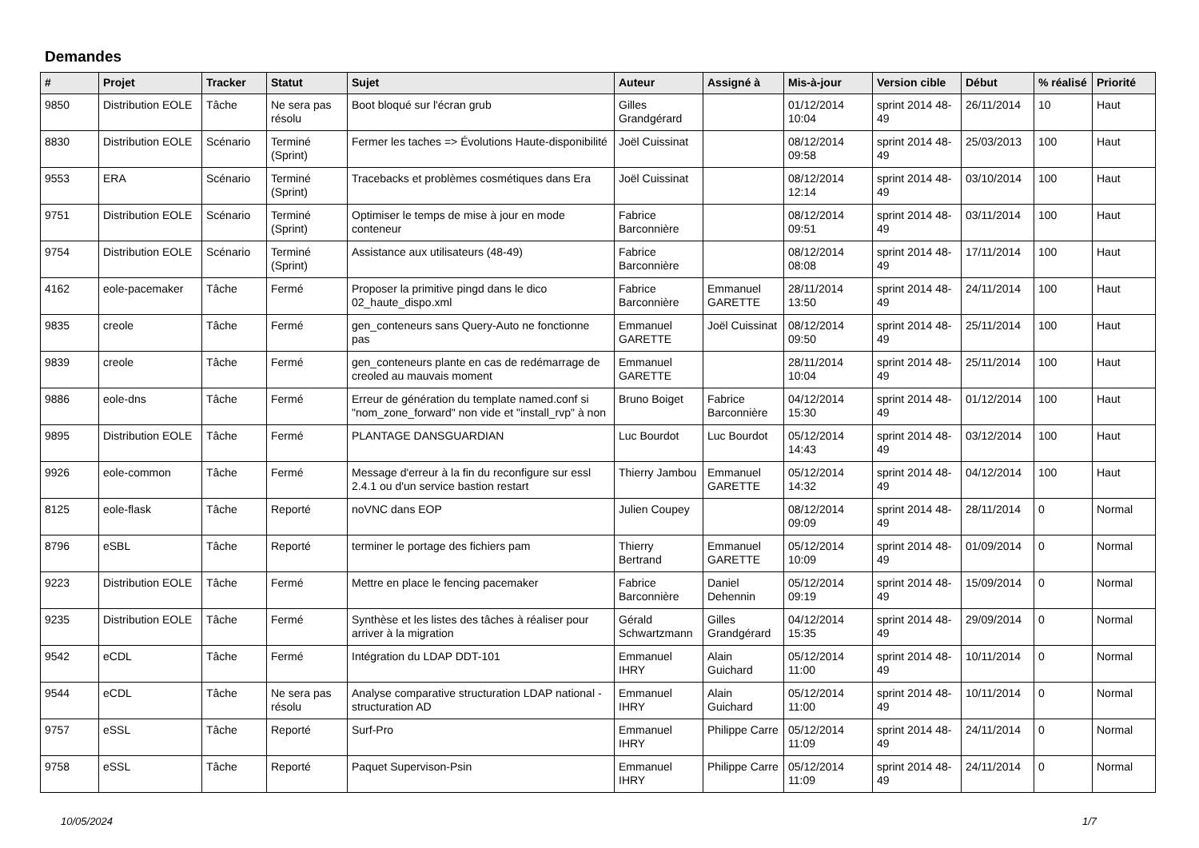Demandes
| # | Projet | Tracker | Statut | Sujet | Auteur | Assigné à | Mis-à-jour | Version cible | Début | % réalisé | Priorité |
| --- | --- | --- | --- | --- | --- | --- | --- | --- | --- | --- | --- |
| 9850 | Distribution EOLE | Tâche | Ne sera pas résolu | Boot bloqué sur l'écran grub | Gilles Grandgérard | | 01/12/2014 10:04 | sprint 2014 48-49 | 26/11/2014 | 10 | Haut |
| 8830 | Distribution EOLE | Scénario | Terminé (Sprint) | Fermer les taches => Évolutions Haute-disponibilité | Joël Cuissinat | | 08/12/2014 09:58 | sprint 2014 48-49 | 25/03/2013 | 100 | Haut |
| 9553 | ERA | Scénario | Terminé (Sprint) | Tracebacks et problèmes cosmétiques dans Era | Joël Cuissinat | | 08/12/2014 12:14 | sprint 2014 48-49 | 03/10/2014 | 100 | Haut |
| 9751 | Distribution EOLE | Scénario | Terminé (Sprint) | Optimiser le temps de mise à jour en mode conteneur | Fabrice Barconnière | | 08/12/2014 09:51 | sprint 2014 48-49 | 03/11/2014 | 100 | Haut |
| 9754 | Distribution EOLE | Scénario | Terminé (Sprint) | Assistance aux utilisateurs (48-49) | Fabrice Barconnière | | 08/12/2014 08:08 | sprint 2014 48-49 | 17/11/2014 | 100 | Haut |
| 4162 | eole-pacemaker | Tâche | Fermé | Proposer la primitive pingd dans le dico 02_haute_dispo.xml | Fabrice Barconnière | Emmanuel GARETTE | 28/11/2014 13:50 | sprint 2014 48-49 | 24/11/2014 | 100 | Haut |
| 9835 | creole | Tâche | Fermé | gen_conteneurs sans Query-Auto ne fonctionne pas | Emmanuel GARETTE | Joël Cuissinat | 08/12/2014 09:50 | sprint 2014 48-49 | 25/11/2014 | 100 | Haut |
| 9839 | creole | Tâche | Fermé | gen_conteneurs plante en cas de redémarrage de creoled au mauvais moment | Emmanuel GARETTE | | 28/11/2014 10:04 | sprint 2014 48-49 | 25/11/2014 | 100 | Haut |
| 9886 | eole-dns | Tâche | Fermé | Erreur de génération du template named.conf si "nom_zone_forward" non vide et "install_rvp" à non | Bruno Boiget | Fabrice Barconnière | 04/12/2014 15:30 | sprint 2014 48-49 | 01/12/2014 | 100 | Haut |
| 9895 | Distribution EOLE | Tâche | Fermé | PLANTAGE DANSGUARDIAN | Luc Bourdot | Luc Bourdot | 05/12/2014 14:43 | sprint 2014 48-49 | 03/12/2014 | 100 | Haut |
| 9926 | eole-common | Tâche | Fermé | Message d'erreur à la fin du reconfigure sur essl 2.4.1 ou d'un service bastion restart | Thierry Jambou | Emmanuel GARETTE | 05/12/2014 14:32 | sprint 2014 48-49 | 04/12/2014 | 100 | Haut |
| 8125 | eole-flask | Tâche | Reporté | noVNC dans EOP | Julien Coupey | | 08/12/2014 09:09 | sprint 2014 48-49 | 28/11/2014 | 0 | Normal |
| 8796 | eSBL | Tâche | Reporté | terminer le portage des fichiers pam | Thierry Bertrand | Emmanuel GARETTE | 05/12/2014 10:09 | sprint 2014 48-49 | 01/09/2014 | 0 | Normal |
| 9223 | Distribution EOLE | Tâche | Fermé | Mettre en place le fencing pacemaker | Fabrice Barconnière | Daniel Dehennin | 05/12/2014 09:19 | sprint 2014 48-49 | 15/09/2014 | 0 | Normal |
| 9235 | Distribution EOLE | Tâche | Fermé | Synthèse et les listes des tâches à réaliser pour arriver à la migration | Gérald Schwartzmann | Gilles Grandgérard | 04/12/2014 15:35 | sprint 2014 48-49 | 29/09/2014 | 0 | Normal |
| 9542 | eCDL | Tâche | Fermé | Intégration du LDAP DDT-101 | Emmanuel IHRY | Alain Guichard | 05/12/2014 11:00 | sprint 2014 48-49 | 10/11/2014 | 0 | Normal |
| 9544 | eCDL | Tâche | Ne sera pas résolu | Analyse comparative structuration LDAP national - structuration AD | Emmanuel IHRY | Alain Guichard | 05/12/2014 11:00 | sprint 2014 48-49 | 10/11/2014 | 0 | Normal |
| 9757 | eSSL | Tâche | Reporté | Surf-Pro | Emmanuel IHRY | Philippe Carre | 05/12/2014 11:09 | sprint 2014 48-49 | 24/11/2014 | 0 | Normal |
| 9758 | eSSL | Tâche | Reporté | Paquet Supervison-Psin | Emmanuel IHRY | Philippe Carre | 05/12/2014 11:09 | sprint 2014 48-49 | 24/11/2014 | 0 | Normal |
10/05/2024 1/7